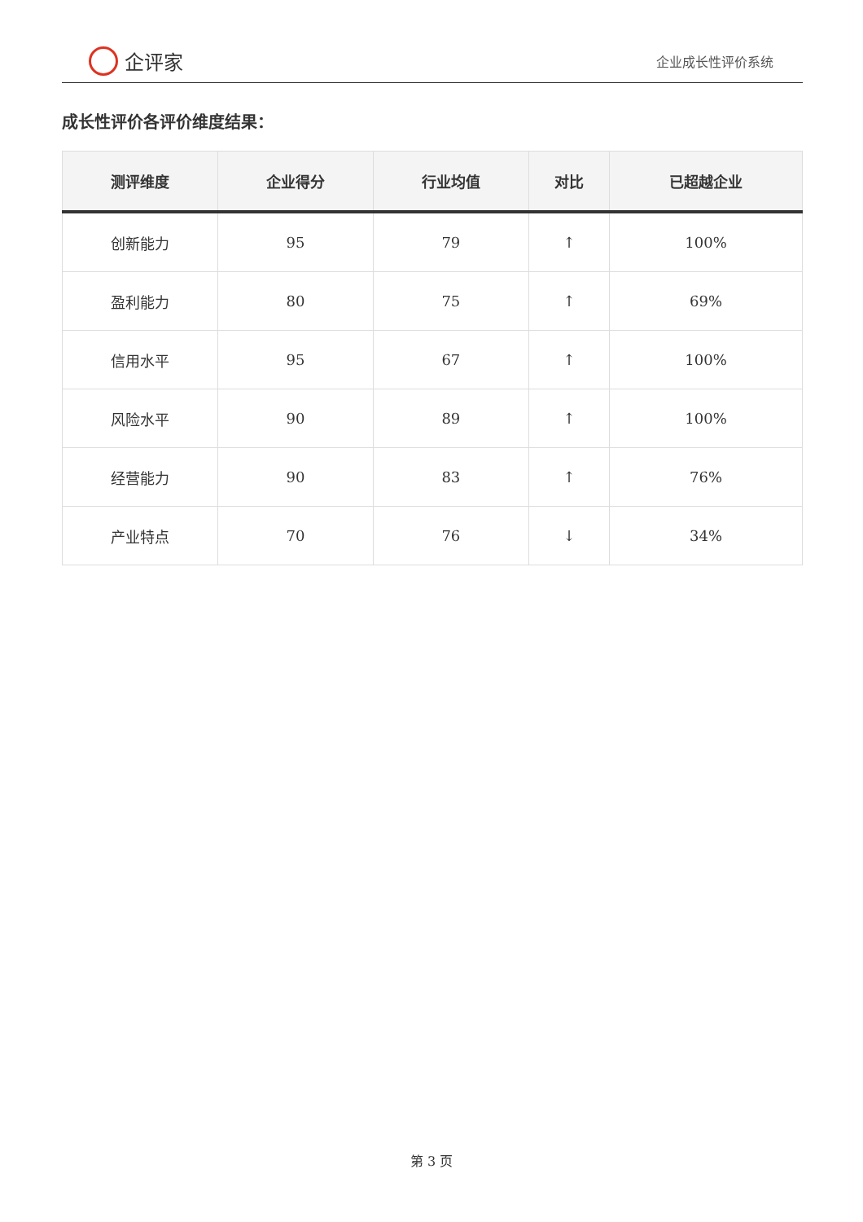企评家
企业成长性评价系统
成长性评价各评价维度结果：
| 测评维度 | 企业得分 | 行业均值 | 对比 | 已超越企业 |
| --- | --- | --- | --- | --- |
| 创新能力 | 95 | 79 | ↑ | 100% |
| 盈利能力 | 80 | 75 | ↑ | 69% |
| 信用水平 | 95 | 67 | ↑ | 100% |
| 风险水平 | 90 | 89 | ↑ | 100% |
| 经营能力 | 90 | 83 | ↑ | 76% |
| 产业特点 | 70 | 76 | ↓ | 34% |
第 3 页